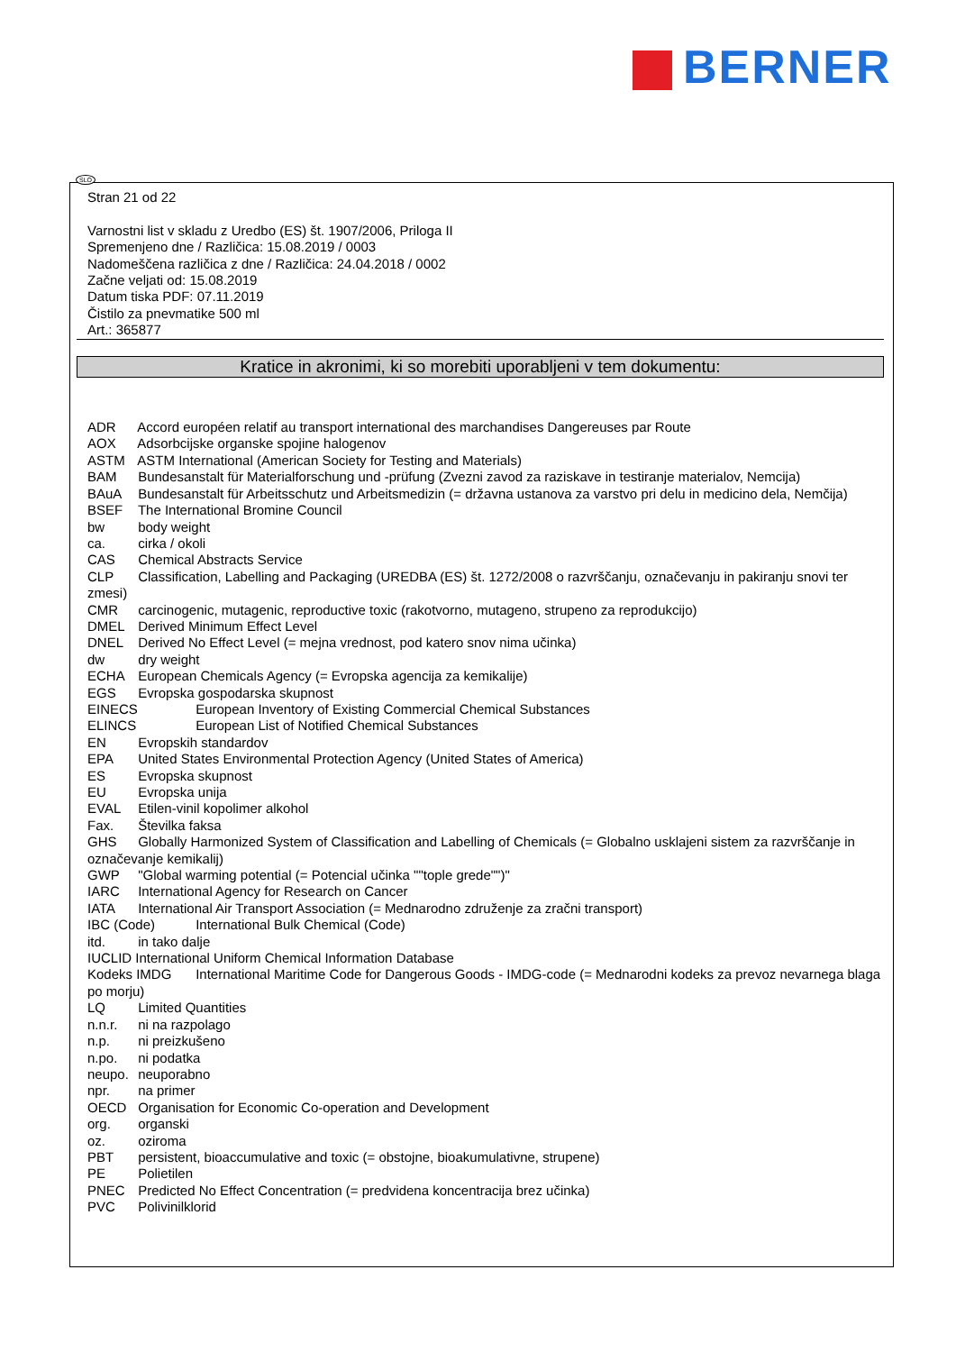BERNER
SLO
Stran 21 od 22
Varnostni list v skladu z Uredbo (ES) št. 1907/2006, Priloga II
Spremenjeno dne / Različica: 15.08.2019 / 0003
Nadomeščena različica z dne / Različica: 24.04.2018 / 0002
Začne veljati od: 15.08.2019
Datum tiska PDF: 07.11.2019
Čistilo za pnevmatike 500 ml
Art.: 365877
Kratice in akronimi, ki so morebiti uporabljeni v tem dokumentu:
ADR Accord européen relatif au transport international des marchandises Dangereuses par Route
AOX Adsorbcijske organske spojine halogenov
ASTM ASTM International (American Society for Testing and Materials)
BAM Bundesanstalt für Materialforschung und -prüfung (Zvezni zavod za raziskave in testiranje materialov, Nemcija)
BAuA Bundesanstalt für Arbeitsschutz und Arbeitsmedizin (= državna ustanova za varstvo pri delu in medicino dela, Nemčija)
BSEF The International Bromine Council
bw body weight
ca. cirka / okoli
CAS Chemical Abstracts Service
CLP Classification, Labelling and Packaging (UREDBA (ES) št. 1272/2008 o razvrščanju, označevanju in pakiranju snovi ter zmesi)
CMR carcinogenic, mutagenic, reproductive toxic (rakotvorno, mutageno, strupeno za reprodukcijo)
DMEL Derived Minimum Effect Level
DNEL Derived No Effect Level (= mejna vrednost, pod katero snov nima učinka)
dw dry weight
ECHA European Chemicals Agency (= Evropska agencija za kemikalije)
EGS Evropska gospodarska skupnost
EINECS European Inventory of Existing Commercial Chemical Substances
ELINCS European List of Notified Chemical Substances
EN Evropskih standardov
EPA United States Environmental Protection Agency (United States of America)
ES Evropska skupnost
EU Evropska unija
EVAL Etilen-vinil kopolimer alkohol
Fax. Številka faksa
GHS Globally Harmonized System of Classification and Labelling of Chemicals (= Globalno usklajeni sistem za razvrščanje in označevanje kemikalij)
GWP "Global warming potential (= Potencial učinka ""tople grede"")"
IARC International Agency for Research on Cancer
IATA International Air Transport Association (= Mednarodno združenje za zračni transport)
IBC (Code) International Bulk Chemical (Code)
itd. in tako dalje
IUCLID International Uniform Chemical Information Database
Kodeks IMDG International Maritime Code for Dangerous Goods - IMDG-code (= Mednarodni kodeks za prevoz nevarnega blaga po morju)
LQ Limited Quantities
n.n.r. ni na razpolago
n.p. ni preizkušeno
n.po. ni podatka
neupo. neuporabno
npr. na primer
OECD Organisation for Economic Co-operation and Development
org. organski
oz. oziroma
PBT persistent, bioaccumulative and toxic (= obstojne, bioakumulativne, strupene)
PE Polietilen
PNEC Predicted No Effect Concentration (= predvidena koncentracija brez učinka)
PVC Polivinilklorid